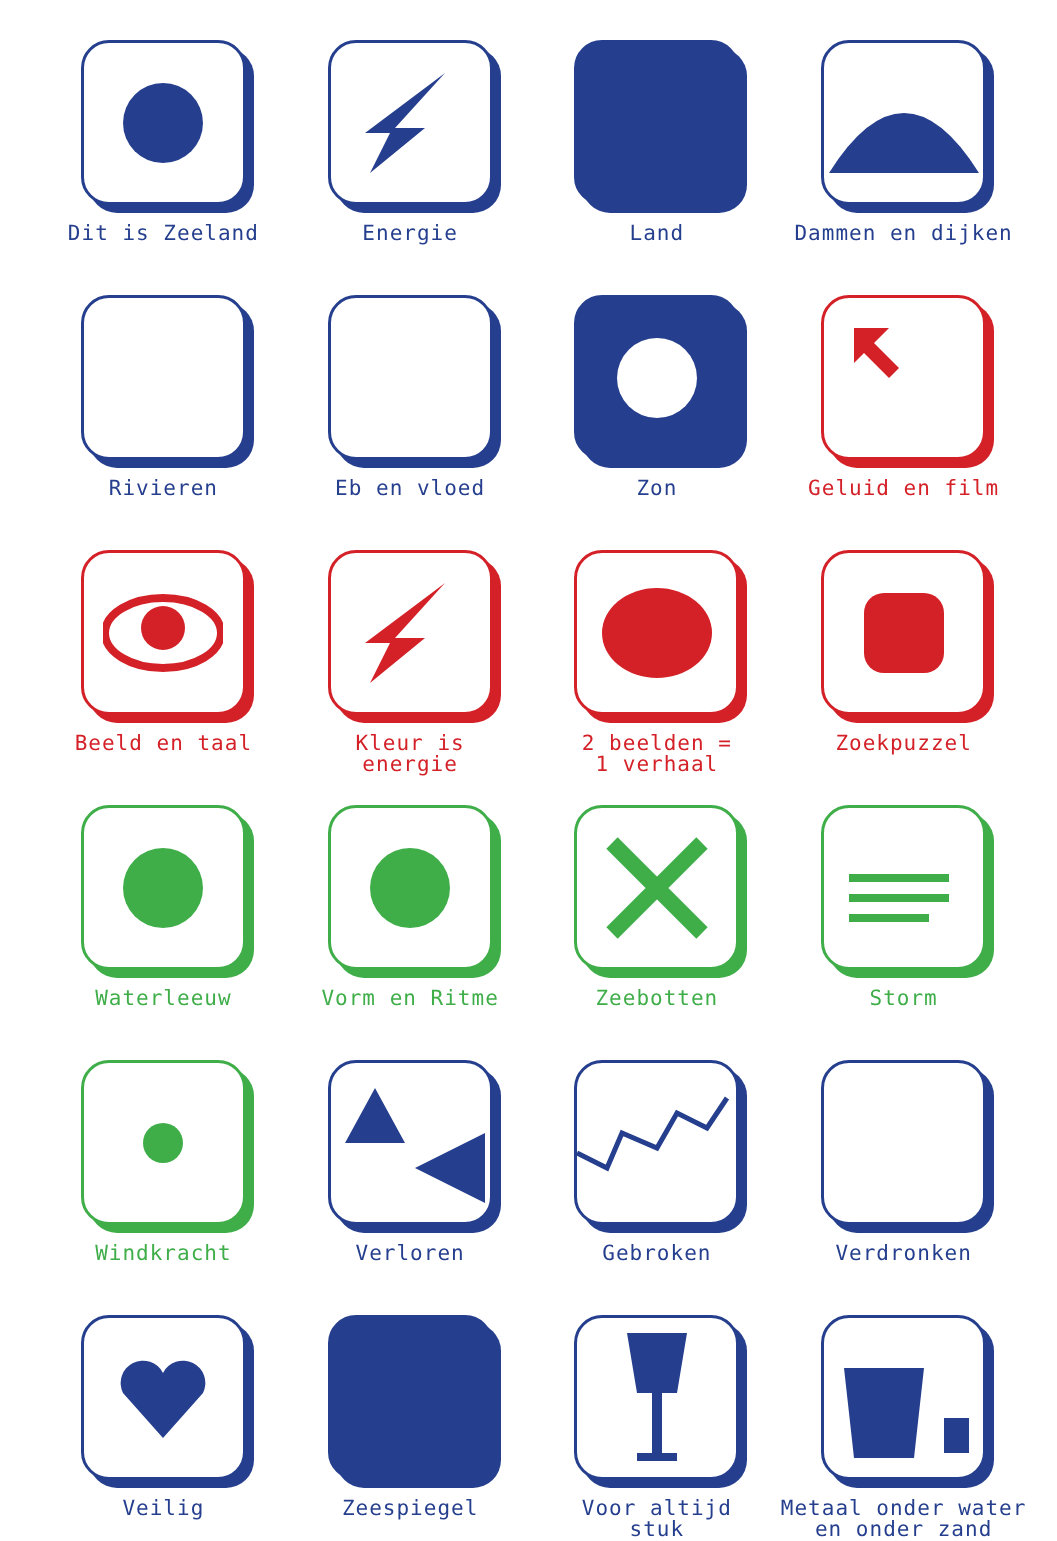Dit is Zeeland
Energie
Land
Dammen en dijken
Rivieren
Eb en vloed
Zon
Geluid en film
Beeld en taal
Kleur is
energie
2 beelden =
1 verhaal
Zoekpuzzel
Waterleeuw
Vorm en Ritme
Zeebotten
Storm
Windkracht
Verloren
Gebroken
Verdronken
Veilig
Zeespiegel
Voor altijd
stuk
Metaal onder water
en onder zand